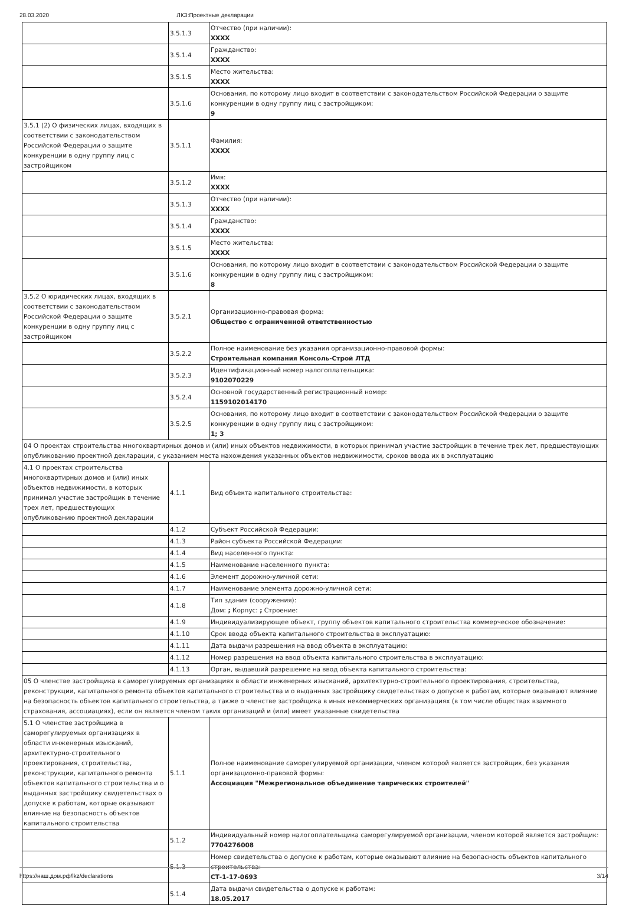28.03.2020 ЛКЗ:Проектные декларации
| | 3.5.1.3 | Отчество (при наличии): XXXX |
| | 3.5.1.4 | Гражданство: XXXX |
| | 3.5.1.5 | Место жительства: XXXX |
| | 3.5.1.6 | Основания, по которому лицо входит в соответствии с законодательством Российской Федерации о защите конкуренции в одну группу лиц с застройщиком: 9 |
| 3.5.1 (2) О физических лицах, входящих в соответствии с законодательством Российской Федерации о защите конкуренции в одну группу лиц с застройщиком | 3.5.1.1 | Фамилия: XXXX |
| | 3.5.1.2 | Имя: XXXX |
| | 3.5.1.3 | Отчество (при наличии): XXXX |
| | 3.5.1.4 | Гражданство: XXXX |
| | 3.5.1.5 | Место жительства: XXXX |
| | 3.5.1.6 | Основания, по которому лицо входит в соответствии с законодательством Российской Федерации о защите конкуренции в одну группу лиц с застройщиком: 8 |
| 3.5.2 О юридических лицах, входящих в соответствии с законодательством Российской Федерации о защите конкуренции в одну группу лиц с застройщиком | 3.5.2.1 | Организационно-правовая форма: Общество с ограниченной ответственностью |
| | 3.5.2.2 | Полное наименование без указания организационно-правовой формы: Строительная компания Консоль-Строй ЛТД |
| | 3.5.2.3 | Идентификационный номер налогоплательщика: 9102070229 |
| | 3.5.2.4 | Основной государственный регистрационный номер: 1159102014170 |
| | 3.5.2.5 | Основания, по которому лицо входит в соответствии с законодательством Российской Федерации о защите конкуренции в одну группу лиц с застройщиком: 1; 3 |
| 04 О проектах строительства многоквартирных домов и (или) иных объектов недвижимости, в которых принимал участие застройщик в течение трех лет, предшествующих опубликованию проектной декларации, с указанием места нахождения указанных объектов недвижимости, сроков ввода их в эксплуатацию | | |
| 4.1 О проектах строительства многоквартирных домов и (или) иных объектов недвижимости, в которых принимал участие застройщик в течение трех лет, предшествующих опубликованию проектной декларации | 4.1.1 | Вид объекта капитального строительства: |
| | 4.1.2 | Субъект Российской Федерации: |
| | 4.1.3 | Район субъекта Российской Федерации: |
| | 4.1.4 | Вид населенного пункта: |
| | 4.1.5 | Наименование населенного пункта: |
| | 4.1.6 | Элемент дорожно-уличной сети: |
| | 4.1.7 | Наименование элемента дорожно-уличной сети: |
| | 4.1.8 | Тип здания (сооружения): Дом: ; Корпус: ; Строение: |
| | 4.1.9 | Индивидуализирующее объект, группу объектов капитального строительства коммерческое обозначение: |
| | 4.1.10 | Срок ввода объекта капитального строительства в эксплуатацию: |
| | 4.1.11 | Дата выдачи разрешения на ввод объекта в эксплуатацию: |
| | 4.1.12 | Номер разрешения на ввод объекта капитального строительства в эксплуатацию: |
| | 4.1.13 | Орган, выдавший разрешение на ввод объекта капитального строительства: |
| 05 О членстве застройщика в саморегулируемых организациях в области инженерных изысканий, архитектурно-строительного проектирования, строительства, реконструкции, капитального ремонта объектов капитального строительства и о выданных застройщику свидетельствах о допуске к работам, которые оказывают влияние на безопасность объектов капитального строительства, а также о членстве застройщика в иных некоммерческих организациях (в том числе обществах взаимного страхования, ассоциациях), если он является членом таких организаций и (или) имеет указанные свидетельства | | |
| 5.1 О членстве застройщика в саморегулируемых организациях в области инженерных изысканий, архитектурно-строительного проектирования, строительства, реконструкции, капитального ремонта объектов капитального строительства и о выданных застройщику свидетельствах о допуске к работам, которые оказывают влияние на безопасность объектов капитального строительства | 5.1.1 | Полное наименование саморегулируемой организации, членом которой является застройщик, без указания организационно-правовой формы: Ассоциация "Межрегиональное объединение таврических строителей" |
| | 5.1.2 | Индивидуальный номер налогоплательщика саморегулируемой организации, членом которой является застройщик: 7704276008 |
| | 5.1.3 | Номер свидетельства о допуске к работам, которые оказывают влияние на безопасность объектов капитального строительства: СТ-1-17-0693 |
| | 5.1.4 | Дата выдачи свидетельства о допуске к работам: 18.05.2017 |
https://наш.дом.рф/lkz/declarations 3/14